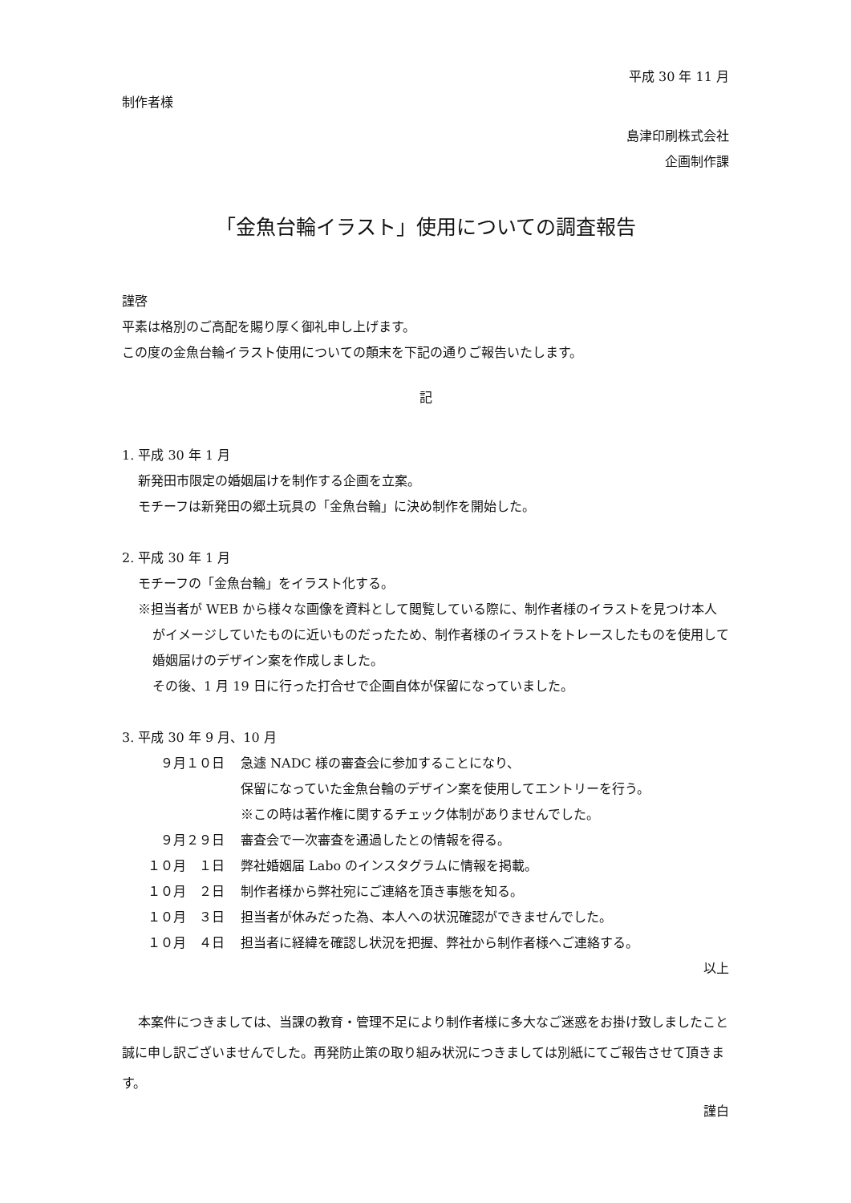平成 30 年 11 月
制作者様
島津印刷株式会社
企画制作課
「金魚台輪イラスト」使用についての調査報告
謹啓
平素は格別のご高配を賜り厚く御礼申し上げます。
この度の金魚台輪イラスト使用についての顛末を下記の通りご報告いたします。
記
1. 平成 30 年 1 月
新発田市限定の婚姻届けを制作する企画を立案。
モチーフは新発田の郷土玩具の「金魚台輪」に決め制作を開始した。
2. 平成 30 年 1 月
モチーフの「金魚台輪」をイラスト化する。
※担当者が WEB から様々な画像を資料として閲覧している際に、制作者様のイラストを見つけ本人がイメージしていたものに近いものだったため、制作者様のイラストをトレースしたものを使用して婚姻届けのデザイン案を作成しました。
その後、1 月 19 日に行った打合せで企画自体が保留になっていました。
3. 平成 30 年 9 月、10 月
９月１０日 急遽 NADC 様の審査会に参加することになり、
保留になっていた金魚台輪のデザイン案を使用してエントリーを行う。
※この時は著作権に関するチェック体制がありませんでした。
９月２９日 審査会で一次審査を通過したとの情報を得る。
１０月　１日 弊社婚姻届 Labo のインスタグラムに情報を掲載。
１０月　２日 制作者様から弊社宛にご連絡を頂き事態を知る。
１０月　３日 担当者が休みだった為、本人への状況確認ができませんでした。
１０月　４日 担当者に経緯を確認し状況を把握、弊社から制作者様へご連絡する。
以上
本案件につきましては、当課の教育・管理不足により制作者様に多大なご迷惑をお掛け致しましたこと誠に申し訳ございませんでした。再発防止策の取り組み状況につきましては別紙にてご報告させて頂きます。
謹白